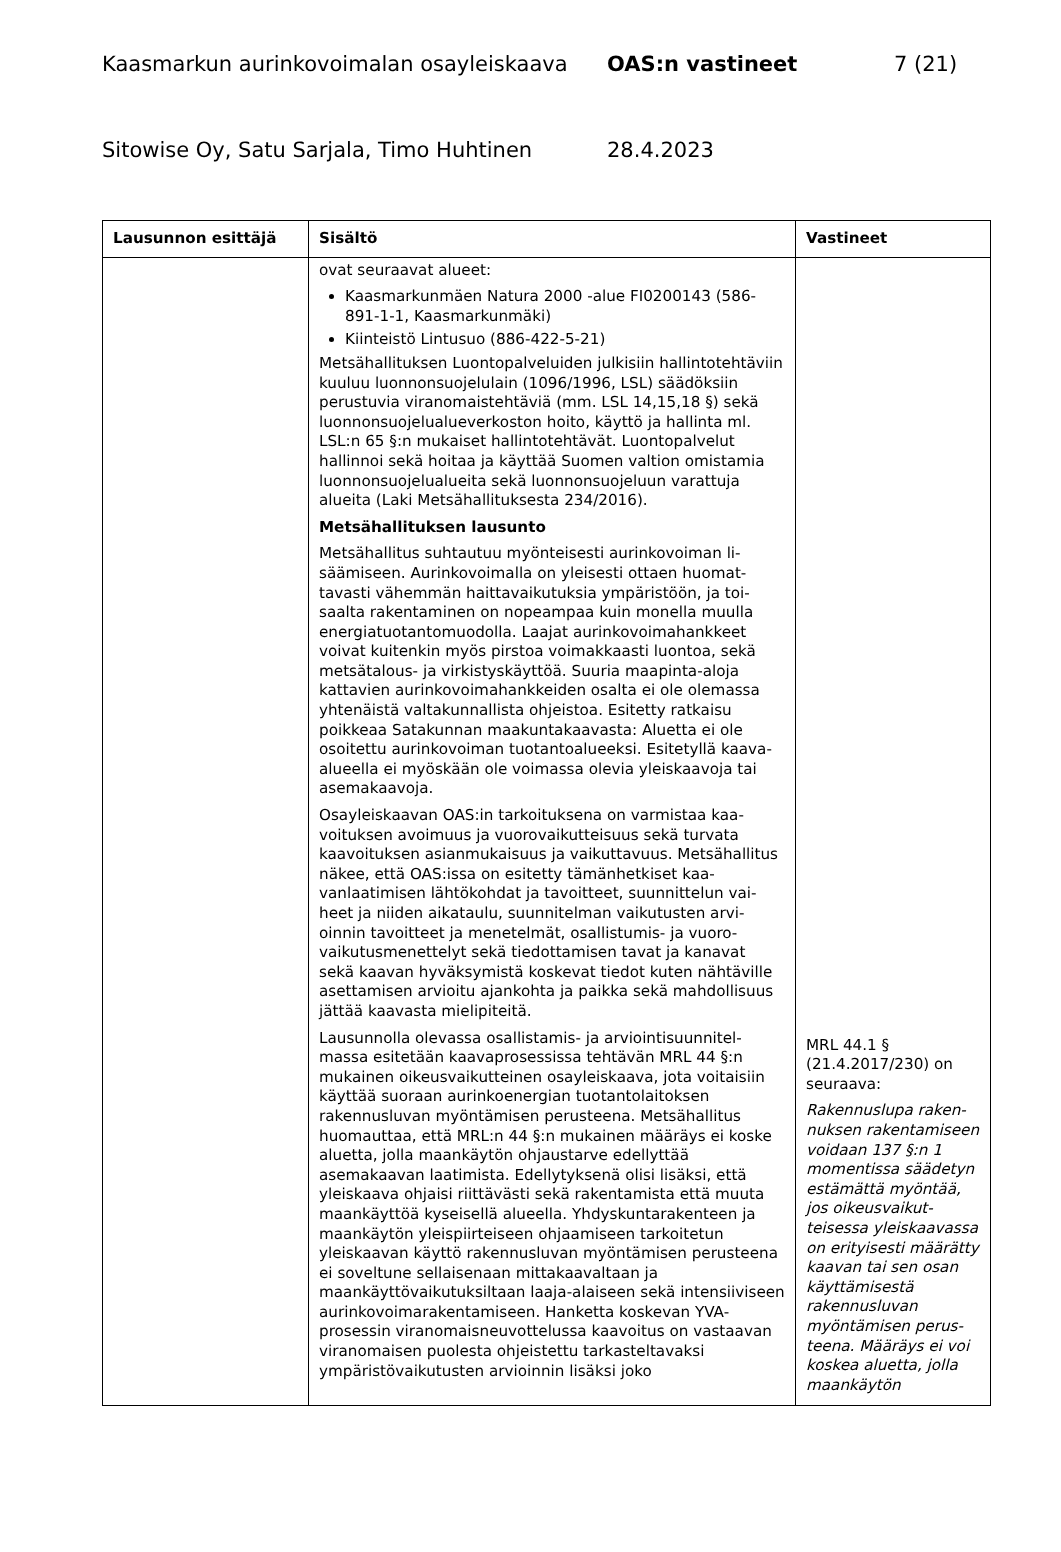Kaasmarkun aurinkovoimalan osayleiskaava OAS:n vastineet 7 (21)
Sitowise Oy, Satu Sarjala, Timo Huhtinen 28.4.2023
| Lausunnon esittäjä | Sisältö | Vastineet |
| --- | --- | --- |
| | ovat seuraavat alueet: Kaasmarkunmäen Natura 2000 -alue FI0200143 (586-891-1-1, Kaasmarkunmäki) Kiinteistö Lintusuo (886-422-5-21) Metsähallituksen Luontopalveluiden julkisiin hallintoteh­täviin kuuluu luonnonsuojelulain (1096/1996, LSL) sää­döksiin perustuvia viranomaistehtäviä (mm. LSL 14,15,18 §) sekä luonnonsuojelualueverkoston hoito, käyttö ja hallinta ml. LSL:n 65 §:n mukaiset hallintoteh­tävät. Luontopalvelut hallinnoi sekä hoitaa ja käyttää Suomen valtion omistamia luonnonsuojelualueita sekä luonnonsuojeluun varattuja alueita (Laki Metsähallituk­sesta 234/2016). Metsähallituksen lausunto Metsähallitus suhtautuu myönteisesti aurinkovoiman li­säämiseen. Aurinkovoimalla on yleisesti ottaen huomat­tavasti vähemmän haittavaikutuksia ympäristöön, ja toi­saalta rakentaminen on nopeampaa kuin monella muulla energiatuotantomuodolla. Laajat aurinkovoimahankkeet voivat kuitenkin myös pirstoa voimakkaasti luontoa, sekä metsätalous- ja virkistyskäyttöä. Suuria maapinta-aloja kattavien aurinkovoimahankkeiden osalta ei ole ole­massa yhtenäistä valtakunnallista ohjeistoa. Esitetty rat­kaisu poikkeaa Satakunnan maakuntakaavasta: Aluetta ei ole osoitettu aurinkovoiman tuotantoalueeksi. Esite­tyllä kaava-alueella ei myöskään ole voimassa olevia yleiskaavoja tai asemakaavoja. Osayleiskaavan OAS:in tarkoituksena on varmistaa kaa­voituksen avoimuus ja vuorovaikutteisuus sekä turvata kaavoituksen asianmukaisuus ja vaikuttavuus. Metsähal­litus näkee, että OAS:issa on esitetty tämänhetkiset kaa­vanlaatimisen lähtökohdat ja tavoitteet, suunnittelun vai­heet ja niiden aikataulu, suunnitelman vaikutusten arvi­oinnin tavoitteet ja menetelmät, osallistumis- ja vuoro­vaikutusmenettelyt sekä tiedottamisen tavat ja kanavat sekä kaavan hyväksymistä koskevat tiedot kuten nähtä­ville asettamisen arvioitu ajankohta ja paikka sekä mah­dollisuus jättää kaavasta mielipiteitä. Lausunnolla olevassa osallistamis- ja arviointisuunnitel­massa esitetään kaavaprosessissa tehtävän MRL 44 §:n mukainen oikeusvaikutteinen osayleiskaava, jota voitai­siin käyttää suoraan aurinkoenergian tuotantolaitoksen rakennusluvan myöntämisen perusteena. Metsähallitus huomauttaa, että MRL:n 44 §:n mukainen määräys ei koske aluetta, jolla maankäytön ohjaustarve edellyttää asemakaavan laatimista. Edellytyksenä olisi lisäksi, että yleiskaava ohjaisi riittävästi sekä rakentamista että muuta maankäyttöä kyseisellä alueella. Yhdyskuntara­kenteen ja maankäytön yleispiirteiseen ohjaamiseen tar­koitetun yleiskaavan käyttö rakennusluvan myöntämisen perusteena ei soveltune sellaisenaan mittakaavaltaan ja maankäyttövaikutuksiltaan laaja-alaiseen sekä intensiivi­seen aurinkovoimarakentamiseen. Hanketta koskevan YVA-prosessin viranomaisneuvottelussa kaavoitus on vastaavan viranomaisen puolesta ohjeistettu tarkastelta­vaksi ympäristövaikutusten arvioinnin lisäksi joko | MRL 44.1 § (21.4.2017/230) on seuraava: Rakennuslupa raken­nuksen rakentami­seen voidaan 137 §:n 1 momentissa sääde­tyn estämättä myön­tää, jos oikeusvaikut­teisessa yleiskaa­vassa on erityisesti määrätty kaavan tai sen osan käyttämi­sestä rakennusluvan myöntämisen perus­teena. Määräys ei voi koskea aluetta, jolla maankäytön |